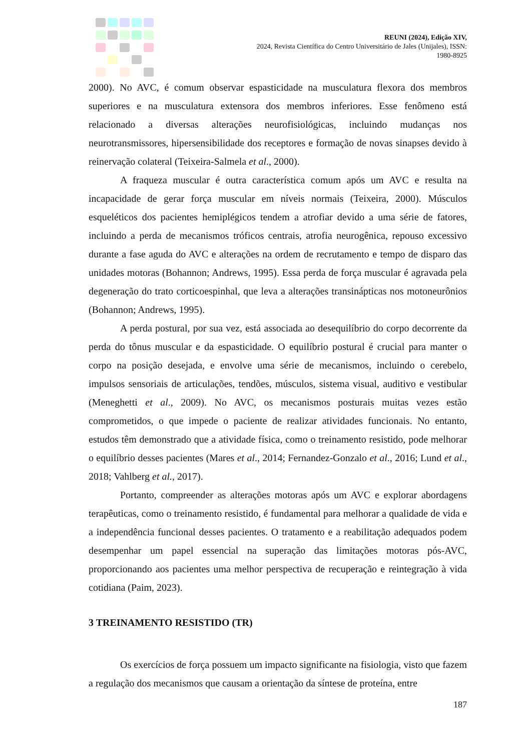REUNI (2024), Edição XIV,
2024, Revista Científica do Centro Universitário de Jales (Unijales), ISSN:
1980-8925
2000). No AVC, é comum observar espasticidade na musculatura flexora dos membros superiores e na musculatura extensora dos membros inferiores. Esse fenômeno está relacionado a diversas alterações neurofisiológicas, incluindo mudanças nos neurotransmissores, hipersensibilidade dos receptores e formação de novas sinapses devido à reinervação colateral (Teixeira-Salmela et al., 2000).
A fraqueza muscular é outra característica comum após um AVC e resulta na incapacidade de gerar força muscular em níveis normais (Teixeira, 2000). Músculos esqueléticos dos pacientes hemiplégicos tendem a atrofiar devido a uma série de fatores, incluindo a perda de mecanismos tróficos centrais, atrofia neurogênica, repouso excessivo durante a fase aguda do AVC e alterações na ordem de recrutamento e tempo de disparo das unidades motoras (Bohannon; Andrews, 1995). Essa perda de força muscular é agravada pela degeneração do trato corticoespinhal, que leva a alterações transinápticas nos motoneurônios (Bohannon; Andrews, 1995).
A perda postural, por sua vez, está associada ao desequilíbrio do corpo decorrente da perda do tônus muscular e da espasticidade. O equilíbrio postural é crucial para manter o corpo na posição desejada, e envolve uma série de mecanismos, incluindo o cerebelo, impulsos sensoriais de articulações, tendões, músculos, sistema visual, auditivo e vestibular (Meneghetti et al., 2009). No AVC, os mecanismos posturais muitas vezes estão comprometidos, o que impede o paciente de realizar atividades funcionais. No entanto, estudos têm demonstrado que a atividade física, como o treinamento resistido, pode melhorar o equilíbrio desses pacientes (Mares et al., 2014; Fernandez-Gonzalo et al., 2016; Lund et al., 2018; Vahlberg et al., 2017).
Portanto, compreender as alterações motoras após um AVC e explorar abordagens terapêuticas, como o treinamento resistido, é fundamental para melhorar a qualidade de vida e a independência funcional desses pacientes. O tratamento e a reabilitação adequados podem desempenhar um papel essencial na superação das limitações motoras pós-AVC, proporcionando aos pacientes uma melhor perspectiva de recuperação e reintegração à vida cotidiana (Paim, 2023).
3 TREINAMENTO RESISTIDO (TR)
Os exercícios de força possuem um impacto significante na fisiologia, visto que fazem a regulação dos mecanismos que causam a orientação da síntese de proteína, entre
187